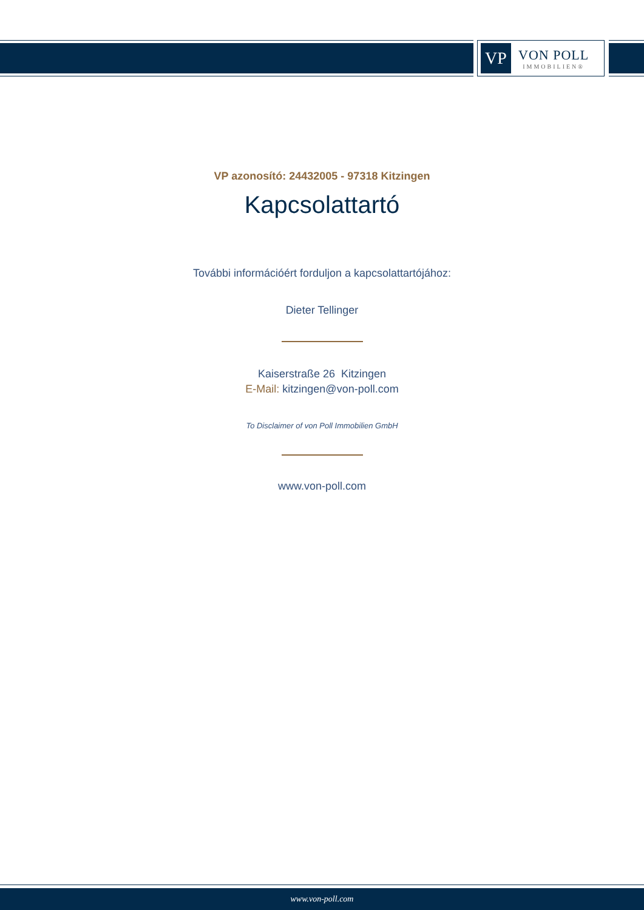VP
VON POLL
IMMOBILIEN®
VP azonosító: 24432005 - 97318 Kitzingen
Kapcsolattartó
További információért forduljon a kapcsolattartójához:
Dieter Tellinger
Kaiserstraße 26 Kitzingen
E-Mail: kitzingen@von-poll.com
To Disclaimer of von Poll Immobilien GmbH
www.von-poll.com
www.von-poll.com